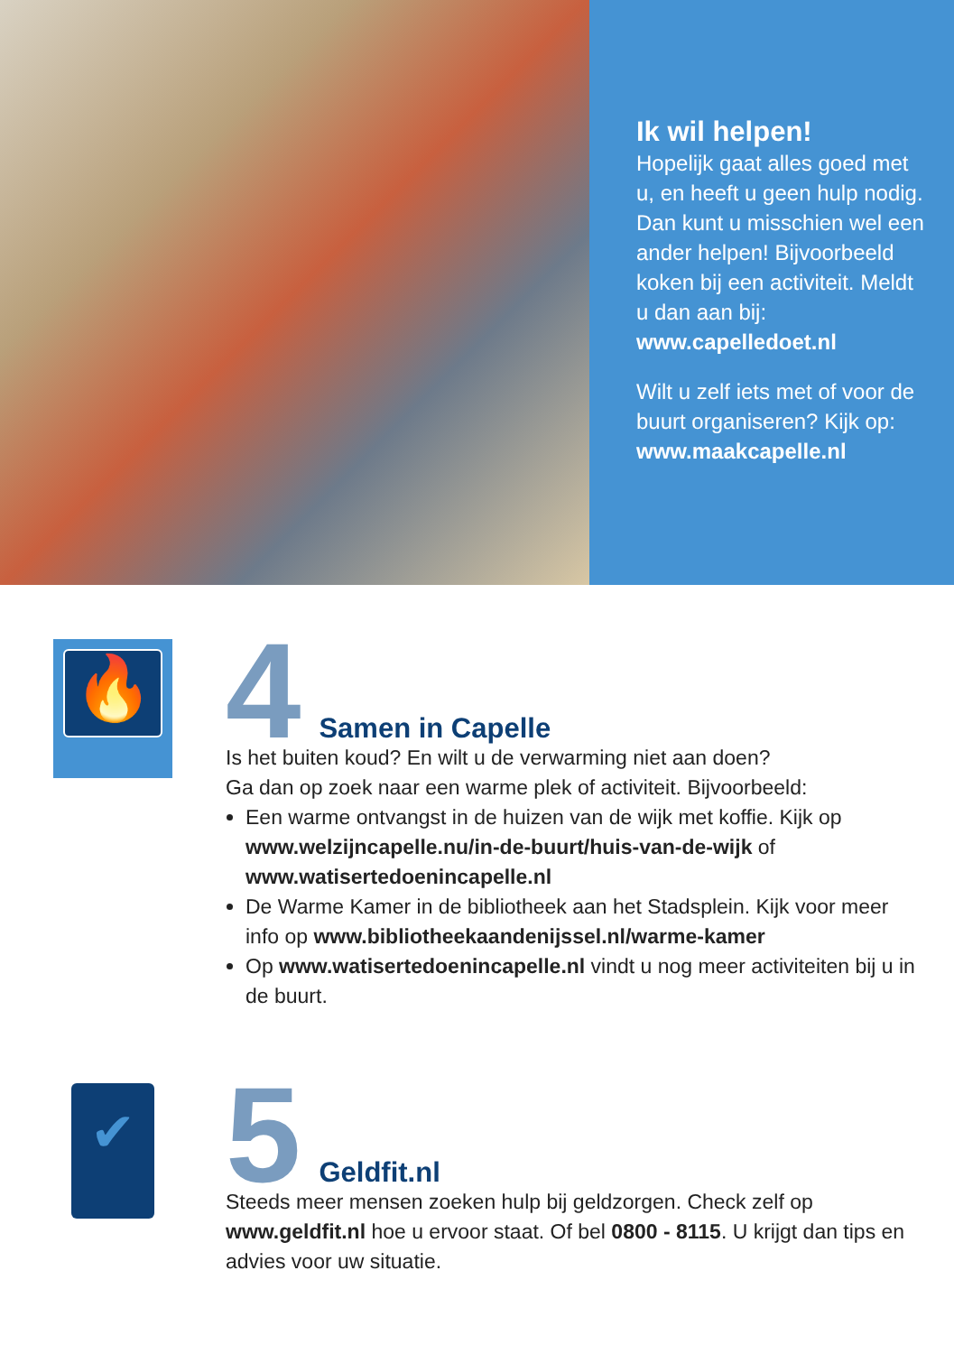Ik wil helpen!
Hopelijk gaat alles goed met u, en heeft u geen hulp nodig. Dan kunt u misschien wel een ander helpen! Bijvoorbeeld koken bij een activiteit. Meldt u dan aan bij: www.capelledoet.nl
Wilt u zelf iets met of voor de buurt organiseren? Kijk op: www.maakcapelle.nl
🔥
4
Samen in Capelle
Is het buiten koud? En wilt u de verwarming niet aan doen?
Ga dan op zoek naar een warme plek of activiteit. Bijvoorbeeld:
Een warme ontvangst in de huizen van de wijk met koffie. Kijk op www.welzijncapelle.nu/in-de-buurt/huis-van-de-wijk of www.watisertedoenincapelle.nl
De Warme Kamer in de bibliotheek aan het Stadsplein. Kijk voor meer info op www.bibliotheekaandenijssel.nl/warme-kamer
Op www.watisertedoenincapelle.nl vindt u nog meer activiteiten bij u in de buurt.
✔
5
Geldfit.nl
Steeds meer mensen zoeken hulp bij geldzorgen. Check zelf op www.geldfit.nl hoe u ervoor staat. Of bel 0800 - 8115. U krijgt dan tips en advies voor uw situatie.